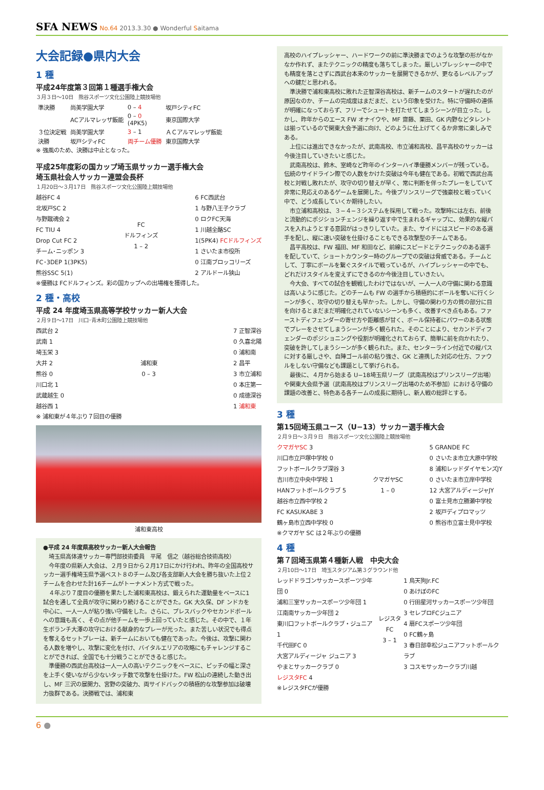SFA NEWS No.64 2013.3.30 ● Wonderful Saitama
大会記録●県内大会
1 種
平成24年度第３回第１種選手権大会
３月３日〜10日　熊谷スポーツ文化公園陸上競技場他
| 準決勝 | 尚美学園大学 | 0 – 4 | 坂戸シティFC |
| | ACアルマレッザ飯能 | 0 – 0 (4PK5) | 東京国際大学 |
| ３位決定戦 | 尚美学園大学 | 3 – 1 | ＡＣアルマレッザ飯能 |
| 決勝 | 坂戸シティFC | 両チーム優勝 | 東京国際大学 |
※ 強風のため、決勝は中止となった。
平成25年度彩の国カップ埼玉県サッカー選手権大会
埼玉県社会人サッカー連盟会長杯
１月20日〜３月17日　熊谷スポーツ文化公園陸上競技場他
越谷FC 4
北坂戸SC 2
与野蹴魂会 2
FC TIU 4
Drop Cut FC 2
チーム･ニッポン 3
FC･3DEP 1(3PK5)
熊谷SSC 5(1)
FC
ドルフィンズ
1 – 2
6 FC西武台
1 与野八王子クラブ
0 ロクFC天海
1 川越全酪SC
1(5PK4) FCドルフィンズ
1 さいたま市役所
0 江南ブロッコリーズ
2 アルドール狭山
※優勝は FCドルフィンズ。彩の国カップへの出場権を獲得した。
2 種・高校
平成 24 年度埼玉県高等学校サッカー新人大会
２月９日〜17日　川口･青木町公園陸上競技場他
西武台 2
武南 1
埼玉栄 3
大井 2
熊谷 0
川口北 1
武蔵越生 0
越谷西 1
浦和東
0 – 3
7 正智深谷
0 久喜北陽
0 浦和南
2 昌平
3 市立浦和
0 本庄第一
0 成徳深谷
1 浦和東
※ 浦和東が４年ぶり７回目の優勝
浦和東高校
●平成 24 年度県高校サッカー新人大会報告
埼玉県高体連サッカー専門部技術委員　平尾　信之（越谷総合技術高校）
今年度の県新人大会は、２月９日から２月17日にかけ行われ、昨年の全国高校サッカー選手権埼玉県予選ベスト８のチーム及び各支部新人大会を勝ち抜いた上位２チームを合わせた計16チームがトーナメント方式で戦った。
４年ぶり７度目の優勝を果たした浦和東高校は、鍛えられた運動量をベースに1試合を通して全員が攻守に関わり続けることができた。GK 大久保、DF ンドカを中心に、一人一人が粘り強い守備をした。さらに、プレスバックやセカンドボールへの意識も高く、その点が他チームを一歩上回っていたと感じた。その中で、１年生ボランチ大澤の攻守における献身的なプレーが光った。また苦しい状況でも得点を奪えるセットプレーは、新チームにおいても健在であった。今後は、攻撃に関わる人数を増やし、攻撃に変化を付け、バイタルエリアの攻略にもチャレンジすることができれば、全国でも十分戦うことができると感じた。
準優勝の西武台高校は一人一人の高いテクニックをベースに、ピッチの幅と深さを上手く使いながら少ないタッチ数で攻撃を仕掛けた。FW 松山の連続した動き出し、MF 三沢の展開力、宮野の突破力、両サイドバックの積極的な攻撃参加は破壊力抜群である。決勝戦では、浦和東
高校のハイプレッシャー、ハードワークの前に準決勝までのような攻撃の形がなかなか作れず、またテクニックの精度も落ちてしまった。厳しいプレッシャーの中でも精度を落とさずに西武台本来のサッカーを展開できるかが、更なるレベルアップへの鍵だと思われる。
準決勝で浦和東高校に敗れた正智深谷高校は、新チームのスタートが遅れたのが原因なのか、チームの完成度はまだまだ、という印象を受けた。特に守備時の連係が明確になっておらず、フリーでシュートを打たせてしまうシーンが目立った。しかし、昨年からのエース FW オナイウや、MF 齋藤、栗田、GK 内野などタレントは揃っているので関東大会予選に向け、どのように仕上げてくるか非常に楽しみである。
上位には進出できなかったが、武南高校、市立浦和高校、昌平高校のサッカーは今後注目していきたいと感じた。
武南高校は、鈴木、室崎など昨年のインターハイ準優勝メンバーが残っている。伝統のサイドライン際での人数をかけた突破は今年も健在である。初戦で西武台高校と対戦し敗れたが、攻守の切り替えが早く、常に判断を伴ったプレーをしていて非常に見応えのあるゲームを展開した。今後プリンスリーグで強豪校と戦っていく中で、どう成長していくか期待したい。
市立浦和高校は、３−４−３システムを採用して戦った。攻撃時には左右、前後と流動的にポジションチェンジを繰り返す中で生まれるギャップに、効果的な縦パスを入れようとする意図がはっきりしていた。また、サイドにはスピードのある選手を配し、縦に速い突破を仕掛けることもできる攻撃型のチームである。
昌平高校は、FW 福田、MF 和田など、前線にスピードとテクニックのある選手を配していて、ショートカウンター時のグループでの突破は脅威である。チームとして、丁寧にボールを繋ぐスタイルで戦っているが、ハイプレッシャーの中でも、どれだけスタイルを変えずにできるのか今後注目していきたい。
今大会、すべての試合を観戦したわけではないが、一人一人の守備に関わる意識は高いように感じた。どのチームも FW の選手から積極的にボールを奪いに行くシーンが多く、攻守の切り替えも早かった。しかし、守備の関わり方の質の部分に目を向けるとまだまだ明確化されていないシーンも多く、改善すべき点もある。ファーストディフェンダーの寄せ方や距離感が甘く、ボール保持者にパワーのある状態でプレーをさせてしまうシーンが多く観られた。そのことにより、セカンドディフェンダーのポジショニングや役割が明確化されておらず、簡単に前を向かれたり、突破を許してしまうシーンが多く観られた。また、センターライン付近での縦パスに対する厳しさや、自陣ゴール前の粘り強さ、GK と連携した対応の仕方、ファウルをしない守備なども課題として挙げられる。
最後に、４月から始まる U−18埼玉県リーグ（武南高校はプリンスリーグ出場）や関東大会県予選（武南高校はプリンスリーグ出場のため不参加）における守備の課題の改善と、特色ある各チームの成長に期待し、新人戦の総評とする。
3 種
第15回埼玉県ユース（U−13）サッカー選手権大会
２月９日〜３月９日　熊谷スポーツ文化公園陸上競技場他
クマガヤSC 3
川口市立戸塚中学校 0
フットボールクラブ深谷 3
吉川市立中央中学校 1
HANフットボールクラブ 5
越谷市立西中学校 2
FC KASUKABE 3
鶴ヶ島市立西中学校 0
クマガヤSC
1 – 0
5 GRANDE FC
0 さいたま市立大原中学校
8 浦和レッドダイヤモンズJY
0 さいたま市立岸中学校
12 大宮アルディージャJY
0 富士見市立勝瀬中学校
2 坂戸ディプロマッツ
0 熊谷市立富士見中学校
※クマガヤ SC は２年ぶりの優勝
4 種
第７回埼玉県第４種新人戦　中央大会
２月10日〜17日　埼玉スタジアム第３グラウンド他
レッドドラゴンサッカースポーツ少年団 0
浦和三室サッカースポーツ少年団 1
江南南サッカー少年団 2
東川口フットボールクラブ・ジュニア 1
千代田FC 0
大宮アルディージャ ジュニア 3
やまとサッカークラブ 0
レジスタFC 4
レジスタFC
3 – 1
1 烏天狗Jr.FC
0 あけぼのFC
0 行田星河サッカースポーツ少年団
3 セレブロFCジュニア
4 扇FCスポーツ少年団
0 FC鶴ヶ島
3 春日部幸松ジュニアフットボールクラブ
3 コスモサッカークラブ川越
※レジスタFCが優勝
6 ●